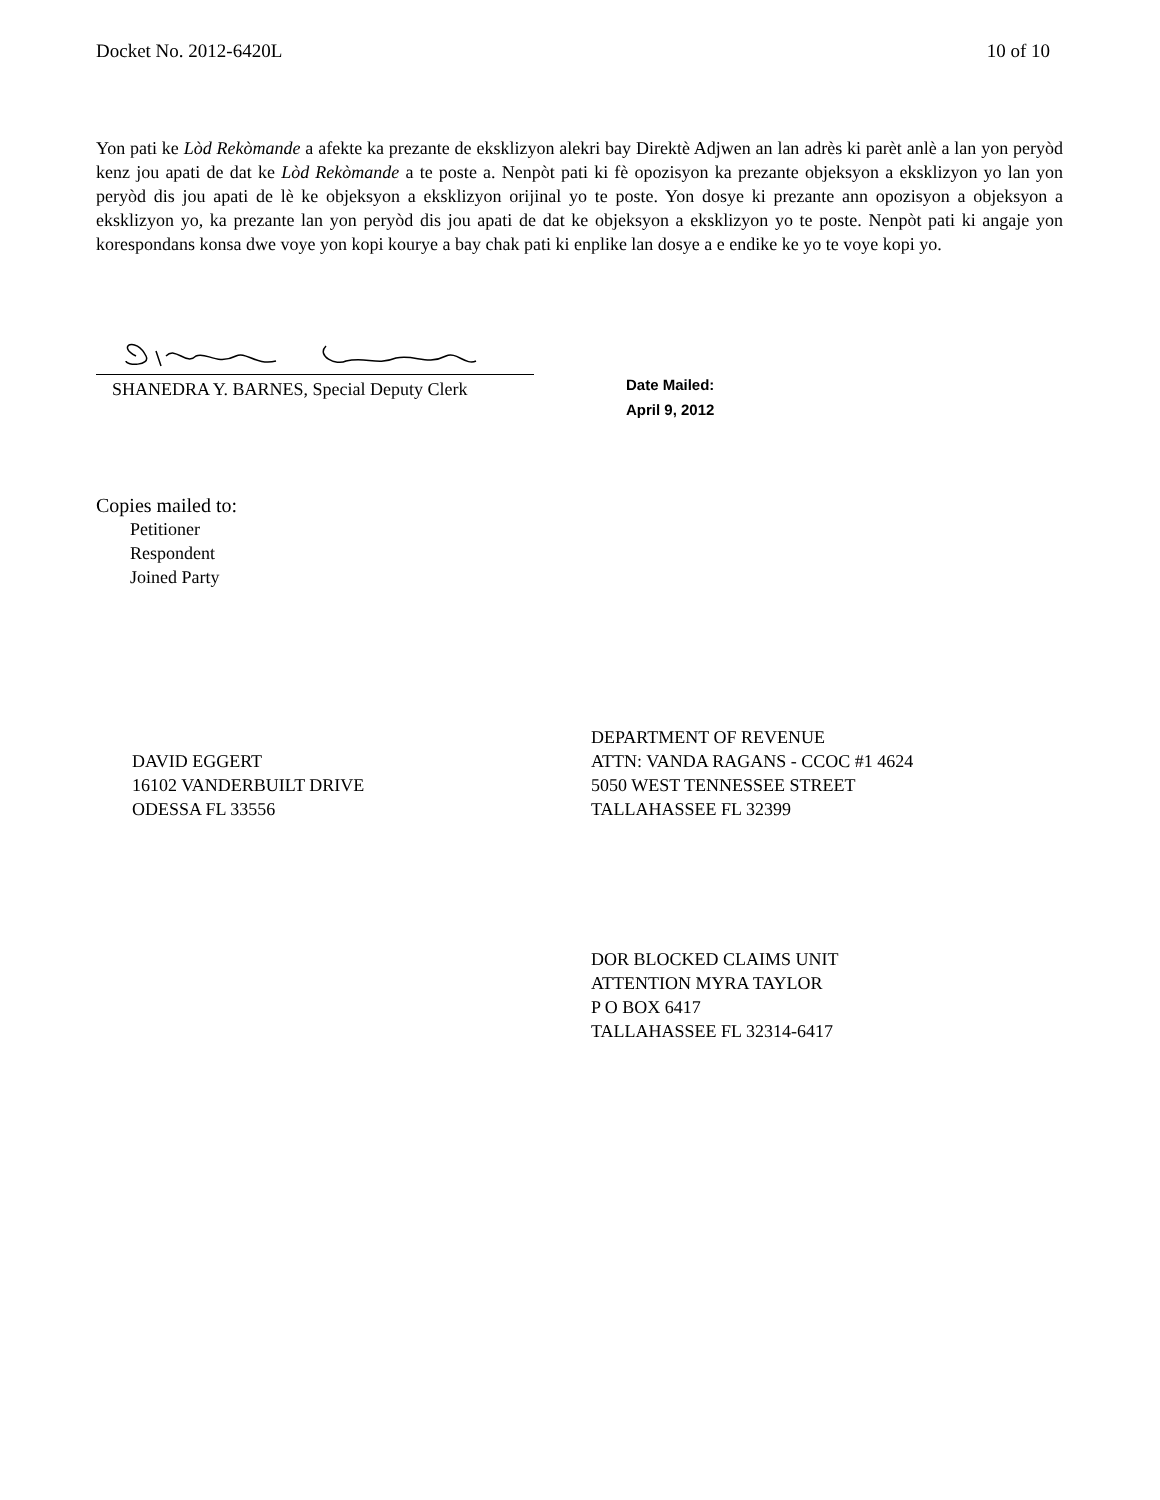Docket No. 2012-6420L 10 of 10
Yon pati ke Lòd Rekòmande a afekte ka prezante de eksklizyon alekri bay Direktè Adjwen an lan adrès ki parèt anlè a lan yon peryòd kenz jou apati de dat ke Lòd Rekòmande a te poste a. Nenpòt pati ki fè opozisyon ka prezante objeksyon a eksklizyon yo lan yon peryòd dis jou apati de lè ke objeksyon a eksklizyon orijinal yo te poste. Yon dosye ki prezante ann opozisyon a objeksyon a eksklizyon yo, ka prezante lan yon peryòd dis jou apati de dat ke objeksyon a eksklizyon yo te poste. Nenpòt pati ki angaje yon korespondans konsa dwe voye yon kopi kourye a bay chak pati ki enplike lan dosye a e endike ke yo te voye kopi yo.
SHANEDRA Y. BARNES, Special Deputy Clerk
Date Mailed:
April 9, 2012
Copies mailed to:
Petitioner
Respondent
Joined Party
DAVID EGGERT
16102 VANDERBUILT DRIVE
ODESSA FL 33556
DEPARTMENT OF REVENUE
ATTN: VANDA RAGANS - CCOC #1 4624
5050 WEST TENNESSEE STREET
TALLAHASSEE FL 32399
DOR BLOCKED CLAIMS UNIT
ATTENTION MYRA TAYLOR
P O BOX 6417
TALLAHASSEE FL 32314-6417